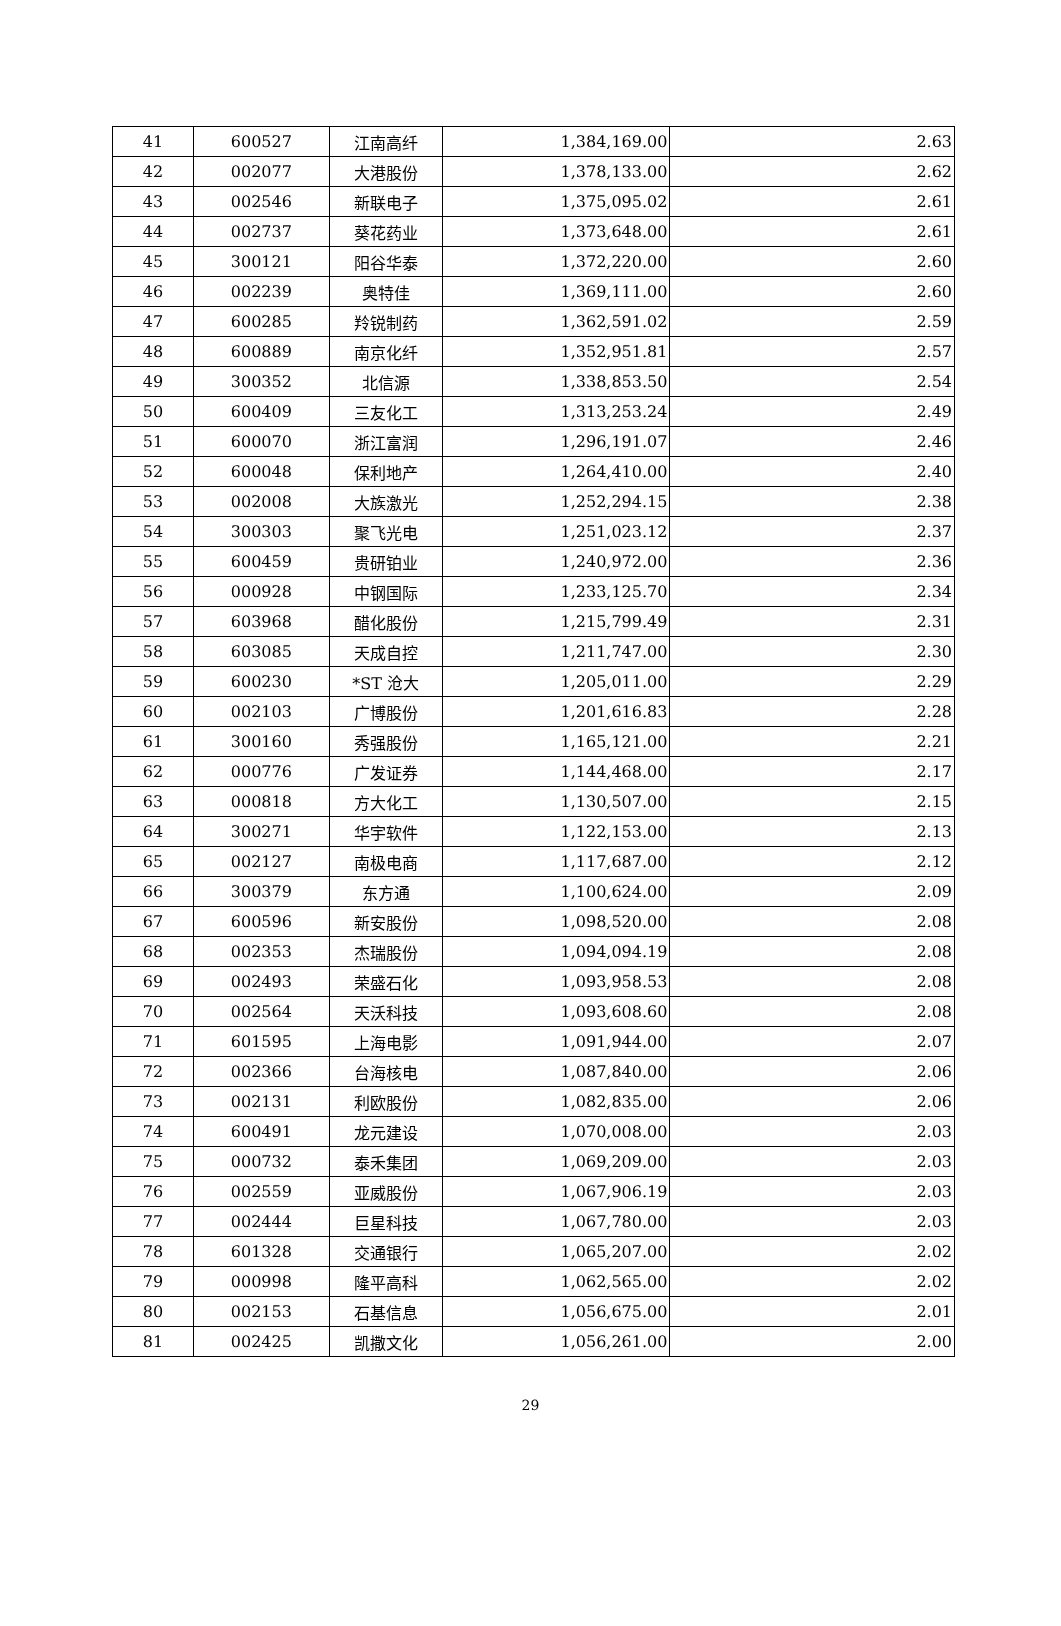| 41 | 600527 | 江南高纤 | 1,384,169.00 | 2.63 |
| 42 | 002077 | 大港股份 | 1,378,133.00 | 2.62 |
| 43 | 002546 | 新联电子 | 1,375,095.02 | 2.61 |
| 44 | 002737 | 葵花药业 | 1,373,648.00 | 2.61 |
| 45 | 300121 | 阳谷华泰 | 1,372,220.00 | 2.60 |
| 46 | 002239 | 奥特佳 | 1,369,111.00 | 2.60 |
| 47 | 600285 | 羚锐制药 | 1,362,591.02 | 2.59 |
| 48 | 600889 | 南京化纤 | 1,352,951.81 | 2.57 |
| 49 | 300352 | 北信源 | 1,338,853.50 | 2.54 |
| 50 | 600409 | 三友化工 | 1,313,253.24 | 2.49 |
| 51 | 600070 | 浙江富润 | 1,296,191.07 | 2.46 |
| 52 | 600048 | 保利地产 | 1,264,410.00 | 2.40 |
| 53 | 002008 | 大族激光 | 1,252,294.15 | 2.38 |
| 54 | 300303 | 聚飞光电 | 1,251,023.12 | 2.37 |
| 55 | 600459 | 贵研铂业 | 1,240,972.00 | 2.36 |
| 56 | 000928 | 中钢国际 | 1,233,125.70 | 2.34 |
| 57 | 603968 | 醋化股份 | 1,215,799.49 | 2.31 |
| 58 | 603085 | 天成自控 | 1,211,747.00 | 2.30 |
| 59 | 600230 | *ST 沧大 | 1,205,011.00 | 2.29 |
| 60 | 002103 | 广博股份 | 1,201,616.83 | 2.28 |
| 61 | 300160 | 秀强股份 | 1,165,121.00 | 2.21 |
| 62 | 000776 | 广发证券 | 1,144,468.00 | 2.17 |
| 63 | 000818 | 方大化工 | 1,130,507.00 | 2.15 |
| 64 | 300271 | 华宇软件 | 1,122,153.00 | 2.13 |
| 65 | 002127 | 南极电商 | 1,117,687.00 | 2.12 |
| 66 | 300379 | 东方通 | 1,100,624.00 | 2.09 |
| 67 | 600596 | 新安股份 | 1,098,520.00 | 2.08 |
| 68 | 002353 | 杰瑞股份 | 1,094,094.19 | 2.08 |
| 69 | 002493 | 荣盛石化 | 1,093,958.53 | 2.08 |
| 70 | 002564 | 天沃科技 | 1,093,608.60 | 2.08 |
| 71 | 601595 | 上海电影 | 1,091,944.00 | 2.07 |
| 72 | 002366 | 台海核电 | 1,087,840.00 | 2.06 |
| 73 | 002131 | 利欧股份 | 1,082,835.00 | 2.06 |
| 74 | 600491 | 龙元建设 | 1,070,008.00 | 2.03 |
| 75 | 000732 | 泰禾集团 | 1,069,209.00 | 2.03 |
| 76 | 002559 | 亚威股份 | 1,067,906.19 | 2.03 |
| 77 | 002444 | 巨星科技 | 1,067,780.00 | 2.03 |
| 78 | 601328 | 交通银行 | 1,065,207.00 | 2.02 |
| 79 | 000998 | 隆平高科 | 1,062,565.00 | 2.02 |
| 80 | 002153 | 石基信息 | 1,056,675.00 | 2.01 |
| 81 | 002425 | 凯撒文化 | 1,056,261.00 | 2.00 |
29